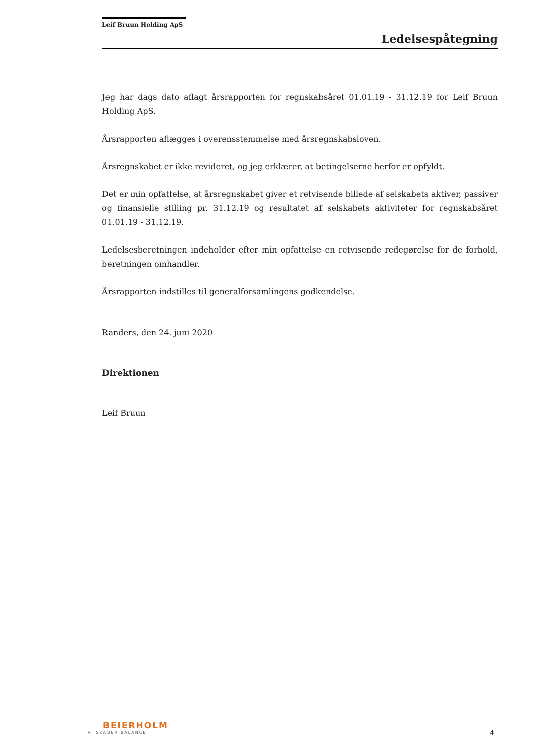Leif Bruun Holding ApS
Ledelsespåtegning
Jeg har dags dato aflagt årsrapporten for regnskabsåret 01.01.19 - 31.12.19 for Leif Bruun Holding ApS.
Årsrapporten aflægges i overensstemmelse med årsregnskabsloven.
Årsregnskabet er ikke revideret, og jeg erklærer, at betingelserne herfor er opfyldt.
Det er min opfattelse, at årsregnskabet giver et retvisende billede af selskabets aktiver, passiver og finansielle stilling pr. 31.12.19 og resultatet af selskabets aktiviteter for regnskabsåret 01.01.19 - 31.12.19.
Ledelsesberetningen indeholder efter min opfattelse en retvisende redegørelse for de forhold, beretningen omhandler.
Årsrapporten indstilles til generalforsamlingens godkendelse.
Randers, den 24. juni 2020
Direktionen
Leif Bruun
BEIERHOLM
VI SKABER BALANCE
4